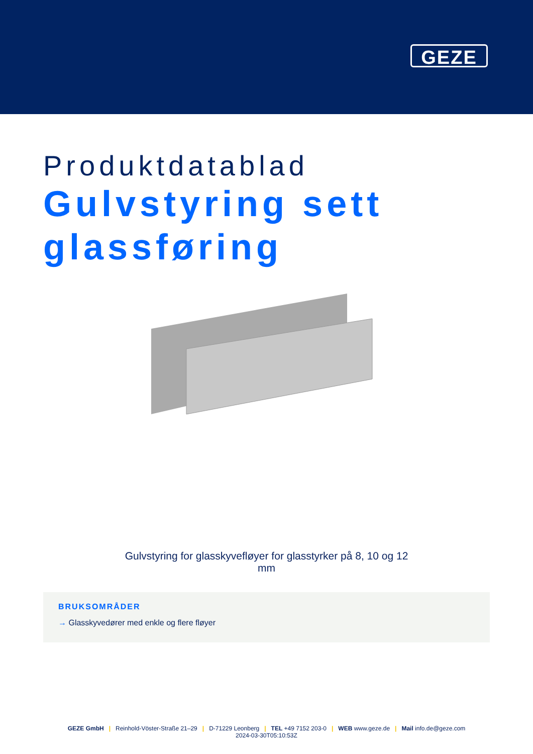GEZE
Produktdatablad
Gulvstyring sett glassføring
Gulvstyring for glasskyvefløyer for glasstyrker på 8, 10 og 12 mm
BRUKSOMRÅDER
→ Glasskyvedører med enkle og flere fløyer
GEZE GmbH | Reinhold-Vöster-Straße 21–29 | D-71229 Leonberg | TEL +49 7152 203-0 | WEB www.geze.de | Mail info.de@geze.com
2024-03-30T05:10:53Z